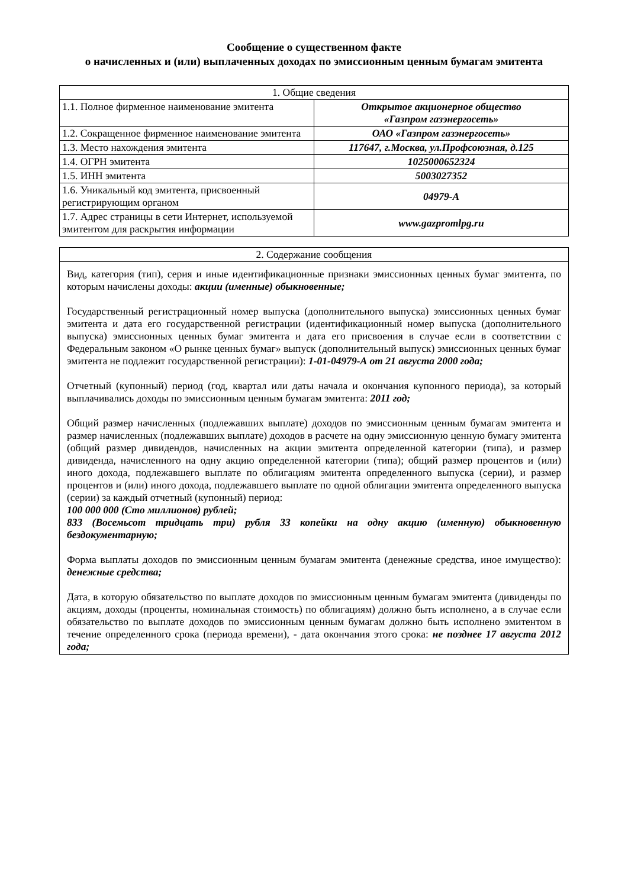Сообщение о существенном факте
о начисленных и (или) выплаченных доходах по эмиссионным ценным бумагам эмитента
| 1. Общие сведения | |
| 1.1. Полное фирменное наименование эмитента | Открытое акционерное общество «Газпром газэнергосеть» |
| 1.2. Сокращенное фирменное наименование эмитента | ОАО «Газпром газэнергосеть» |
| 1.3. Место нахождения эмитента | 117647, г.Москва, ул.Профсоюзная, д.125 |
| 1.4. ОГРН эмитента | 1025000652324 |
| 1.5. ИНН эмитента | 5003027352 |
| 1.6. Уникальный код эмитента, присвоенный регистрирующим органом | 04979-А |
| 1.7. Адрес страницы в сети Интернет, используемой эмитентом для раскрытия информации | www.gazpromlpg.ru |
| 2. Содержание сообщения |
| Вид, категория (тип), серия и иные идентификационные признаки эмиссионных ценных бумаг эмитента, по которым начислены доходы: акции (именные) обыкновенные; Государственный регистрационный номер выпуска (дополнительного выпуска) эмиссионных ценных бумаг эмитента и дата его государственной регистрации (идентификационный номер выпуска (дополнительного выпуска) эмиссионных ценных бумаг эмитента и дата его присвоения в случае если в соответствии с Федеральным законом «О рынке ценных бумаг» выпуск (дополнительный выпуск) эмиссионных ценных бумаг эмитента не подлежит государственной регистрации): 1-01-04979-А от 21 августа 2000 года; Отчетный (купонный) период (год, квартал или даты начала и окончания купонного периода), за который выплачивались доходы по эмиссионным ценным бумагам эмитента: 2011 год; Общий размер начисленных (подлежавших выплате) доходов по эмиссионным ценным бумагам эмитента и размер начисленных (подлежавших выплате) доходов в расчете на одну эмиссионную ценную бумагу эмитента (общий размер дивидендов, начисленных на акции эмитента определенной категории (типа), и размер дивиденда, начисленного на одну акцию определенной категории (типа); общий размер процентов и (или) иного дохода, подлежавшего выплате по облигациям эмитента определенного выпуска (серии), и размер процентов и (или) иного дохода, подлежавшего выплате по одной облигации эмитента определенного выпуска (серии) за каждый отчетный (купонный) период: 100 000 000 (Сто миллионов) рублей; 833 (Восемьсот тридцать три) рубля 33 копейки на одну акцию (именную) обыкновенную бездокументарную; Форма выплаты доходов по эмиссионным ценным бумагам эмитента (денежные средства, иное имущество): денежные средства; Дата, в которую обязательство по выплате доходов по эмиссионным ценным бумагам эмитента (дивиденды по акциям, доходы (проценты, номинальная стоимость) по облигациям) должно быть исполнено, а в случае если обязательство по выплате доходов по эмиссионным ценным бумагам должно быть исполнено эмитентом в течение определенного срока (периода времени), - дата окончания этого срока: не позднее 17 августа 2012 года; |